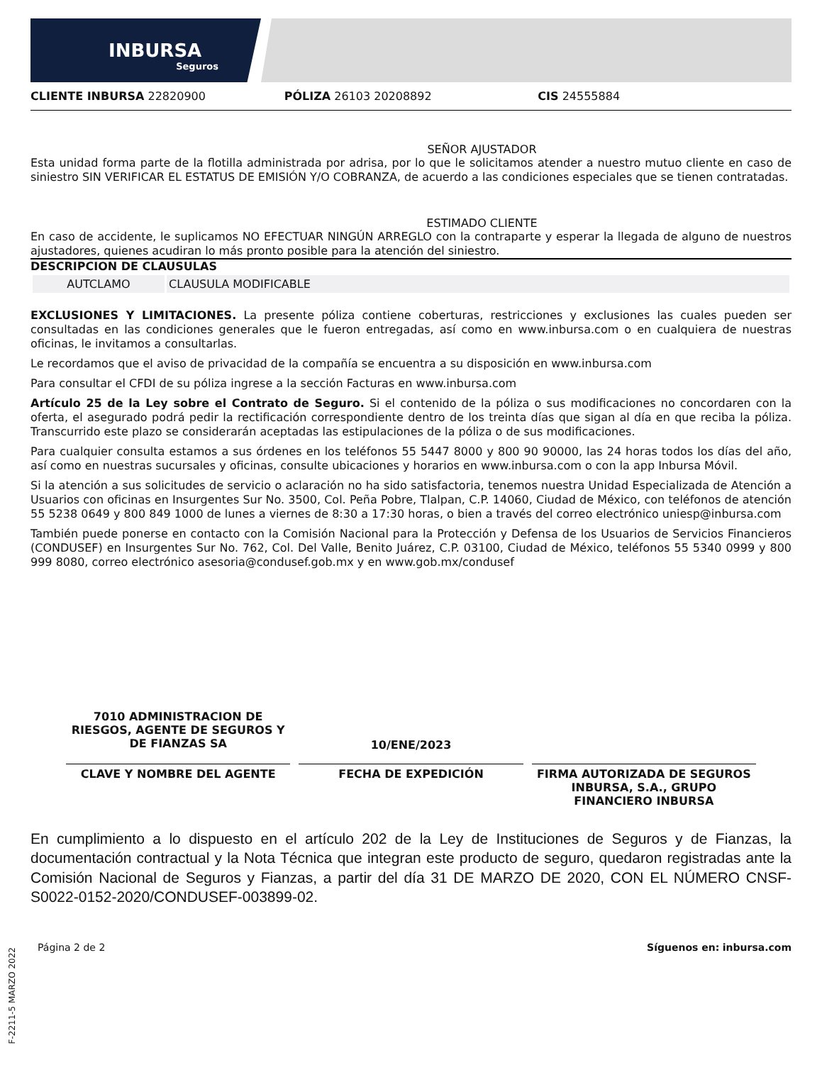F-2211-5 MARZO 2022
INBURSA
Seguros
CLIENTE INBURSA 22820900 PÓLIZA 26103 20208892 CIS 24555884
SEÑOR AJUSTADOR
Esta unidad forma parte de la flotilla administrada por adrisa, por lo que le solicitamos atender a nuestro mutuo cliente en caso de siniestro SIN VERIFICAR EL ESTATUS DE EMISIÓN Y/O COBRANZA, de acuerdo a las condiciones especiales que se tienen contratadas.
ESTIMADO CLIENTE
En caso de accidente, le suplicamos NO EFECTUAR NINGÚN ARREGLO con la contraparte y esperar la llegada de alguno de nuestros ajustadores, quienes acudiran lo más pronto posible para la atención del siniestro.
DESCRIPCION DE CLAUSULAS
| AUTCLAMO | CLAUSULA MODIFICABLE |
EXCLUSIONES Y LIMITACIONES. La presente póliza contiene coberturas, restricciones y exclusiones las cuales pueden ser consultadas en las condiciones generales que le fueron entregadas, así como en www.inbursa.com o en cualquiera de nuestras oficinas, le invitamos a consultarlas.
Le recordamos que el aviso de privacidad de la compañía se encuentra a su disposición en www.inbursa.com
Para consultar el CFDI de su póliza ingrese a la sección Facturas en www.inbursa.com
Artículo 25 de la Ley sobre el Contrato de Seguro. Si el contenido de la póliza o sus modificaciones no concordaren con la oferta, el asegurado podrá pedir la rectificación correspondiente dentro de los treinta días que sigan al día en que reciba la póliza. Transcurrido este plazo se considerarán aceptadas las estipulaciones de la póliza o de sus modificaciones.
Para cualquier consulta estamos a sus órdenes en los teléfonos 55 5447 8000 y 800 90 90000, las 24 horas todos los días del año, así como en nuestras sucursales y oficinas, consulte ubicaciones y horarios en www.inbursa.com o con la app Inbursa Móvil.
Si la atención a sus solicitudes de servicio o aclaración no ha sido satisfactoria, tenemos nuestra Unidad Especializada de Atención a Usuarios con oficinas en Insurgentes Sur No. 3500, Col. Peña Pobre, Tlalpan, C.P. 14060, Ciudad de México, con teléfonos de atención 55 5238 0649 y 800 849 1000 de lunes a viernes de 8:30 a 17:30 horas, o bien a través del correo electrónico uniesp@inbursa.com
También puede ponerse en contacto con la Comisión Nacional para la Protección y Defensa de los Usuarios de Servicios Financieros (CONDUSEF) en Insurgentes Sur No. 762, Col. Del Valle, Benito Juárez, C.P. 03100, Ciudad de México, teléfonos 55 5340 0999 y 800 999 8080, correo electrónico asesoria@condusef.gob.mx y en www.gob.mx/condusef
7010 ADMINISTRACION DE RIESGOS, AGENTE DE SEGUROS Y DE FIANZAS SA
CLAVE Y NOMBRE DEL AGENTE
10/ENE/2023
FECHA DE EXPEDICIÓN
FIRMA AUTORIZADA DE SEGUROS INBURSA, S.A., GRUPO FINANCIERO INBURSA
En cumplimiento a lo dispuesto en el artículo 202 de la Ley de Instituciones de Seguros y de Fianzas, la documentación contractual y la Nota Técnica que integran este producto de seguro, quedaron registradas ante la Comisión Nacional de Seguros y Fianzas, a partir del día 31 DE MARZO DE 2020, CON EL NÚMERO CNSF-S0022-0152-2020/CONDUSEF-003899-02.
Página 2 de 2 Síguenos en: inbursa.com